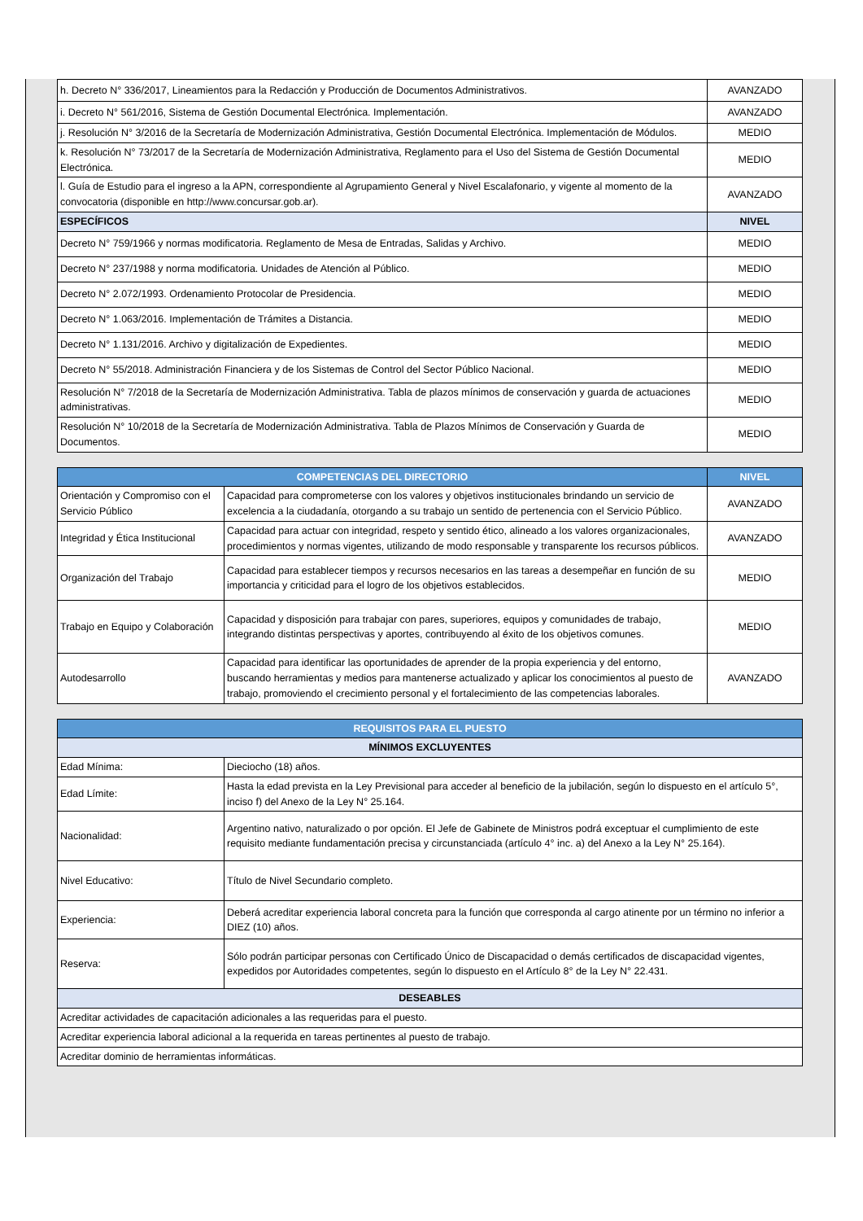| h. Decreto N° 336/2017, Lineamientos para la Redacción y Producción de Documentos Administrativos. | AVANZADO |
| i. Decreto N° 561/2016, Sistema de Gestión Documental Electrónica. Implementación. | AVANZADO |
| j. Resolución N° 3/2016 de la Secretaría de Modernización Administrativa, Gestión Documental Electrónica. Implementación de Módulos. | MEDIO |
| k. Resolución N° 73/2017 de la Secretaría de Modernización Administrativa, Reglamento para el Uso del Sistema de Gestión Documental Electrónica. | MEDIO |
| l. Guía de Estudio para el ingreso a la APN, correspondiente al Agrupamiento General y Nivel Escalafonario, y vigente al momento de la convocatoria (disponible en http://www.concursar.gob.ar). | AVANZADO |
| ESPECÍFICOS | NIVEL |
| Decreto N° 759/1966 y normas modificatoria. Reglamento de Mesa de Entradas, Salidas y Archivo. | MEDIO |
| Decreto N° 237/1988 y norma modificatoria. Unidades de Atención al Público. | MEDIO |
| Decreto N° 2.072/1993. Ordenamiento Protocolar de Presidencia. | MEDIO |
| Decreto N° 1.063/2016. Implementación de Trámites a Distancia. | MEDIO |
| Decreto N° 1.131/2016. Archivo y digitalización de Expedientes. | MEDIO |
| Decreto N° 55/2018. Administración Financiera y de los Sistemas de Control del Sector Público Nacional. | MEDIO |
| Resolución N° 7/2018 de la Secretaría de Modernización Administrativa. Tabla de plazos mínimos de conservación y guarda de actuaciones administrativas. | MEDIO |
| Resolución N° 10/2018 de la Secretaría de Modernización Administrativa. Tabla de Plazos Mínimos de Conservación y Guarda de Documentos. | MEDIO |
| COMPETENCIAS DEL DIRECTORIO | | NIVEL |
| --- | --- | --- |
| Orientación y Compromiso con el Servicio Público | Capacidad para comprometerse con los valores y objetivos institucionales brindando un servicio de excelencia a la ciudadanía, otorgando a su trabajo un sentido de pertenencia con el Servicio Público. | AVANZADO |
| Integridad y Ética Institucional | Capacidad para actuar con integridad, respeto y sentido ético, alineado a los valores organizacionales, procedimientos y normas vigentes, utilizando de modo responsable y transparente los recursos públicos. | AVANZADO |
| Organización del Trabajo | Capacidad para establecer tiempos y recursos necesarios en las tareas a desempeñar en función de su importancia y criticidad para el logro de los objetivos establecidos. | MEDIO |
| Trabajo en Equipo y Colaboración | Capacidad y disposición para trabajar con pares, superiores, equipos y comunidades de trabajo, integrando distintas perspectivas y aportes, contribuyendo al éxito de los objetivos comunes. | MEDIO |
| Autodesarrollo | Capacidad para identificar las oportunidades de aprender de la propia experiencia y del entorno, buscando herramientas y medios para mantenerse actualizado y aplicar los conocimientos al puesto de trabajo, promoviendo el crecimiento personal y el fortalecimiento de las competencias laborales. | AVANZADO |
| REQUISITOS PARA EL PUESTO | |
| --- | --- |
| MÍNIMOS EXCLUYENTES | |
| Edad Mínima: | Dieciocho (18) años. |
| Edad Límite: | Hasta la edad prevista en la Ley Previsional para acceder al beneficio de la jubilación, según lo dispuesto en el artículo 5°, inciso f) del Anexo de la Ley N° 25.164. |
| Nacionalidad: | Argentino nativo, naturalizado o por opción. El Jefe de Gabinete de Ministros podrá exceptuar el cumplimiento de este requisito mediante fundamentación precisa y circunstanciada (artículo 4° inc. a) del Anexo a la Ley N° 25.164). |
| Nivel Educativo: | Título de Nivel Secundario completo. |
| Experiencia: | Deberá acreditar experiencia laboral concreta para la función que corresponda al cargo atinente por un término no inferior a DIEZ (10) años. |
| Reserva: | Sólo podrán participar personas con Certificado Único de Discapacidad o demás certificados de discapacidad vigentes, expedidos por Autoridades competentes, según lo dispuesto en el Artículo 8° de la Ley N° 22.431. |
| DESEABLES | |
| Acreditar actividades de capacitación adicionales a las requeridas para el puesto. | |
| Acreditar experiencia laboral adicional a la requerida en tareas pertinentes al puesto de trabajo. | |
| Acreditar dominio de herramientas informáticas. | |